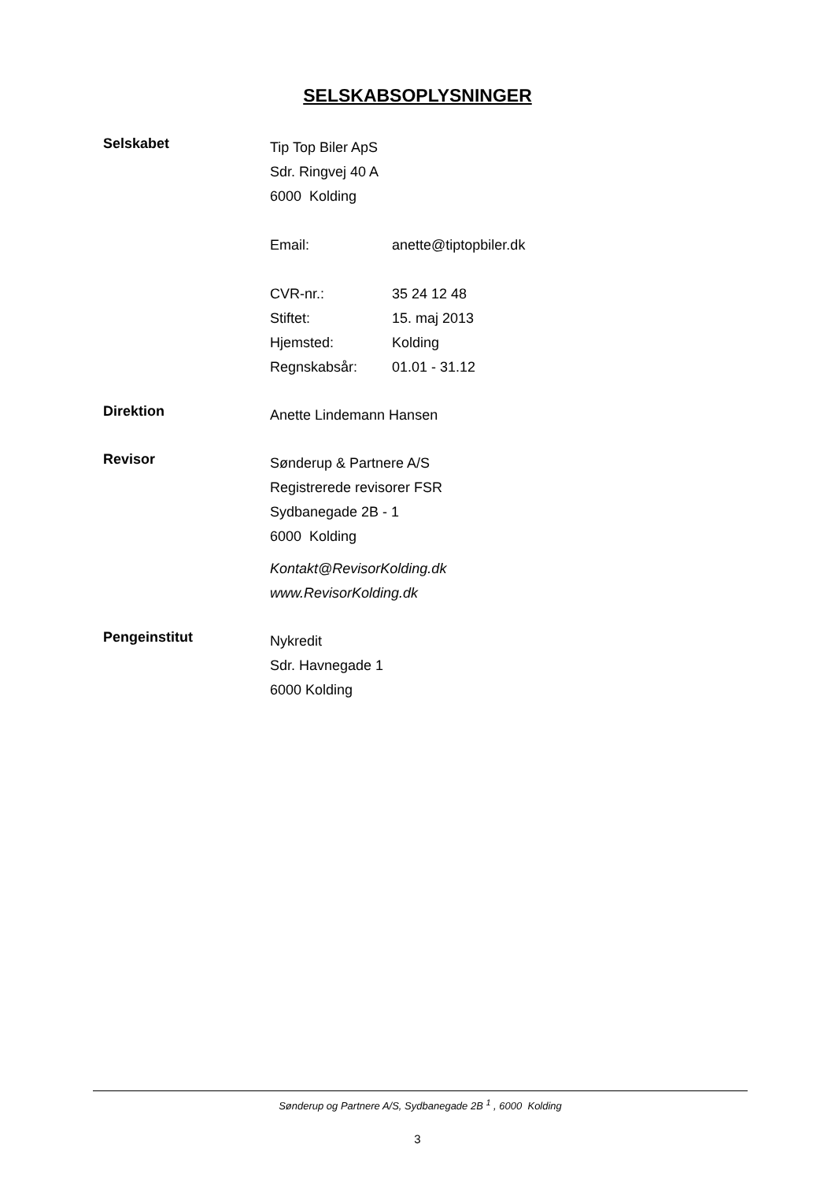SELSKABSOPLYSNINGER
Selskabet
Tip Top Biler ApS
Sdr. Ringvej 40 A
6000 Kolding
Email: anette@tiptopbiler.dk
CVR-nr.: 35 24 12 48
Stiftet: 15. maj 2013
Hjemsted: Kolding
Regnskabsår: 01.01 - 31.12
Direktion
Anette Lindemann Hansen
Revisor
Sønderup & Partnere A/S
Registrerede revisorer FSR
Sydbanegade 2B - 1
6000 Kolding
Kontakt@RevisorKolding.dk
www.RevisorKolding.dk
Pengeinstitut
Nykredit
Sdr. Havnegade 1
6000 Kolding
Sønderup og Partnere A/S, Sydbanegade 2B <sup>1</sup> , 6000 Kolding
3